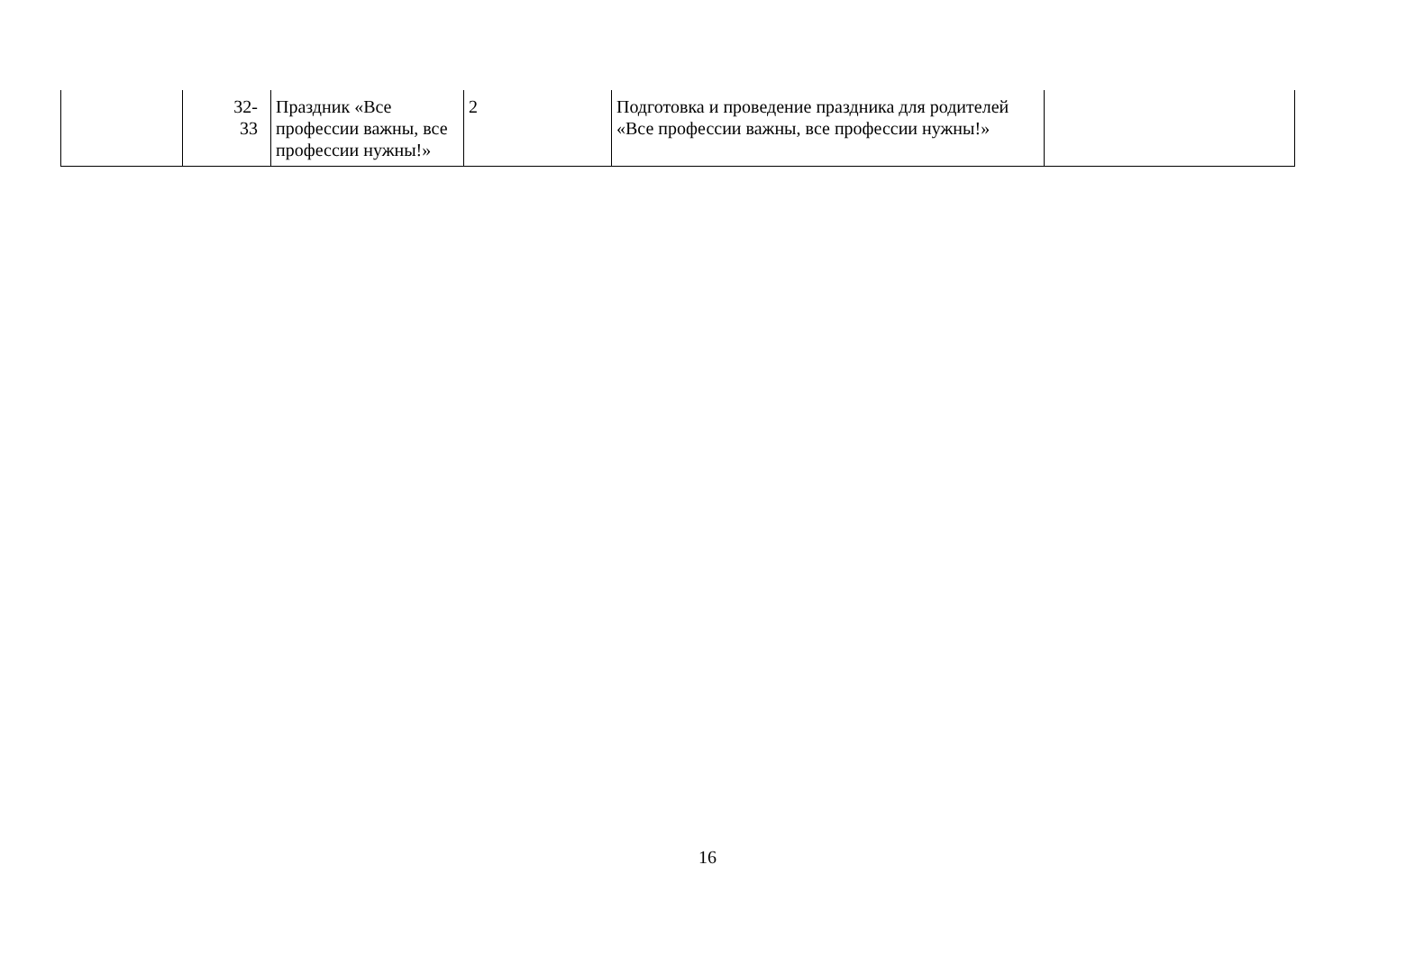| | 32- 33 | Праздник «Все профессии важны, все профессии нужны!» | 2 | Подготовка и проведение праздника для родителей «Все профессии важны, все профессии нужны!» | |
16